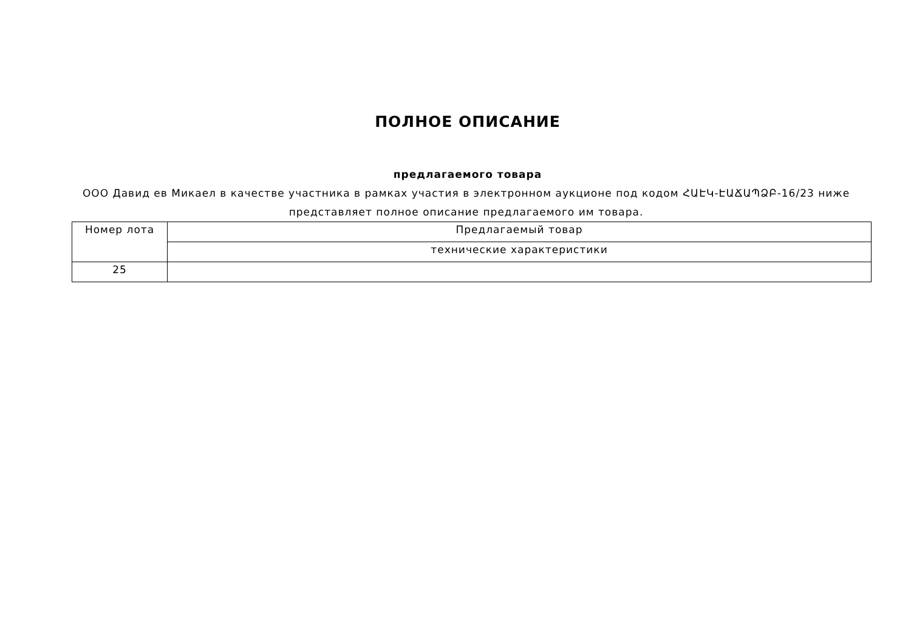ПОЛНОЕ ОПИСАНИЕ
предлагаемого товара
ООО Давид ев Микаел в качестве участника в рамках участия в электронном аукционе под кодом ՀԱԷԿ-ԷԱՃԱՊՁԲ-16/23 ниже представляет полное описание предлагаемого им товара.
| Номер лота | Предлагаемый товар |
| | технические характеристики |
| 25 | |